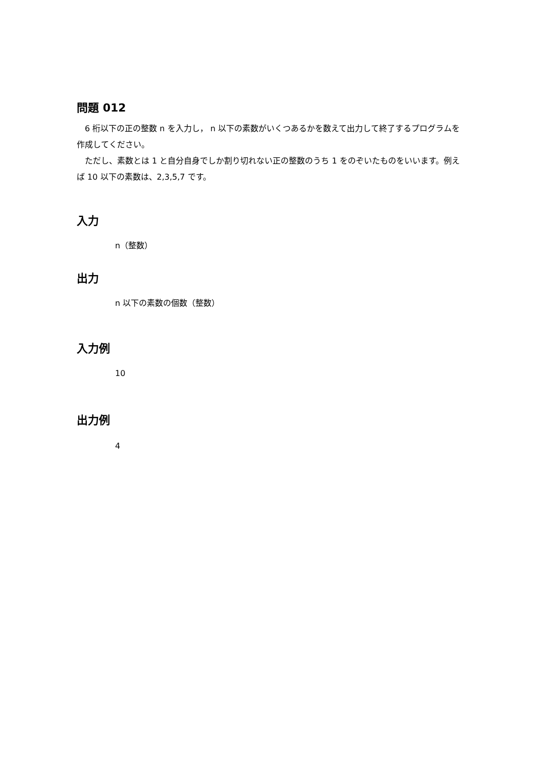問題 012
　6 桁以下の正の整数 n を入力し， n 以下の素数がいくつあるかを数えて出力して終了するプログラムを作成してください。
　ただし、素数とは 1 と自分自身でしか割り切れない正の整数のうち 1 をのぞいたものをいいます。例えば 10 以下の素数は、2,3,5,7 です。
入力
n（整数）
出力
n 以下の素数の個数（整数）
入力例
10
出力例
4